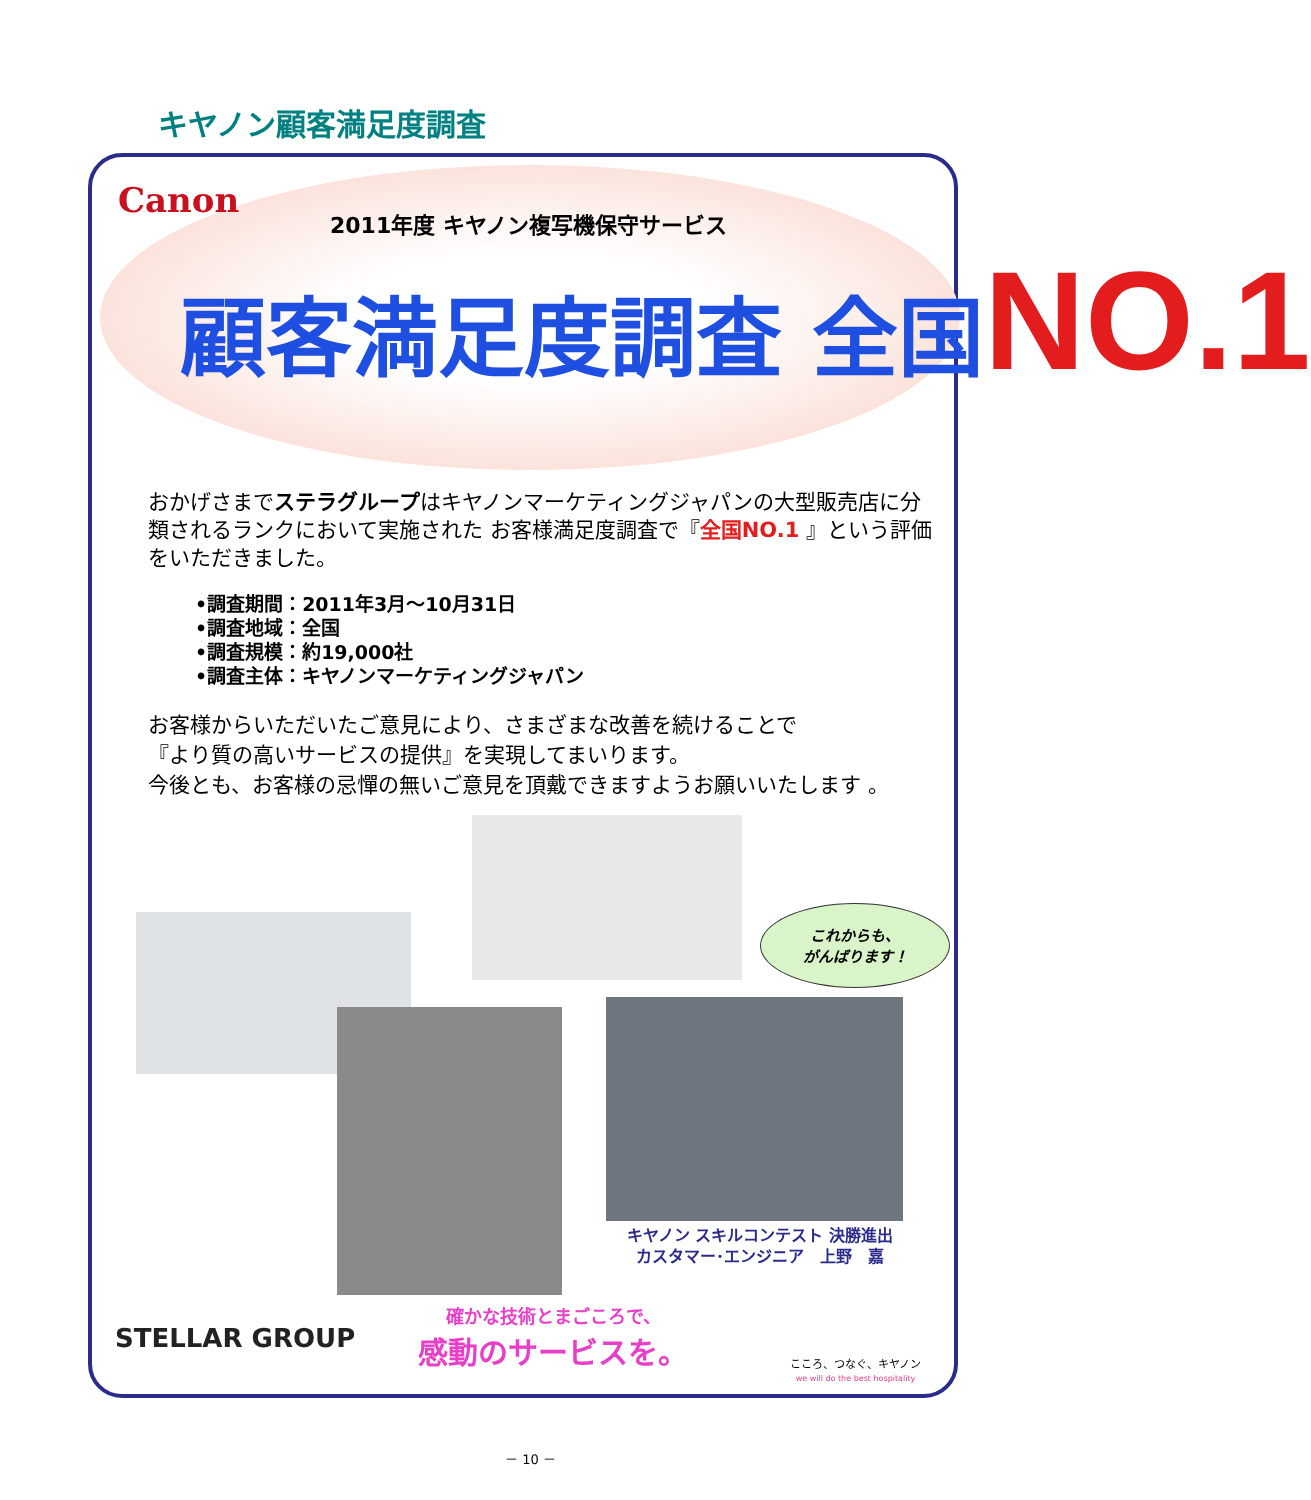キヤノン顧客満足度調査
Canon 2011年度 キヤノン複写機保守サービス
顧客満足度調査 全国NO.1
おかげさまでステラグループはキヤノンマーケティングジャパンの大型販売店に分類されるランクにおいて実施された お客様満足度調査で『全国NO.1 』という評価をいただきました。
•調査期間：2011年3月～10月31日
•調査地域：全国
•調査規模：約19,000社
•調査主体：キヤノンマーケティングジャパン
お客様からいただいたご意見により、さまざまな改善を続けることで
『より質の高いサービスの提供』を実現してまいります。
今後とも、お客様の忌憚の無いご意見を頂戴できますようお願いいたします 。
これからも、
がんばります！
キヤノン スキルコンテスト 決勝進出
カスタマー･エンジニア　上野　嘉
STELLAR GROUP
確かな技術とまごころで、
感動のサービスを。
こころ、つなぐ、キヤノン
we will do the best hospitality
－ 10 －